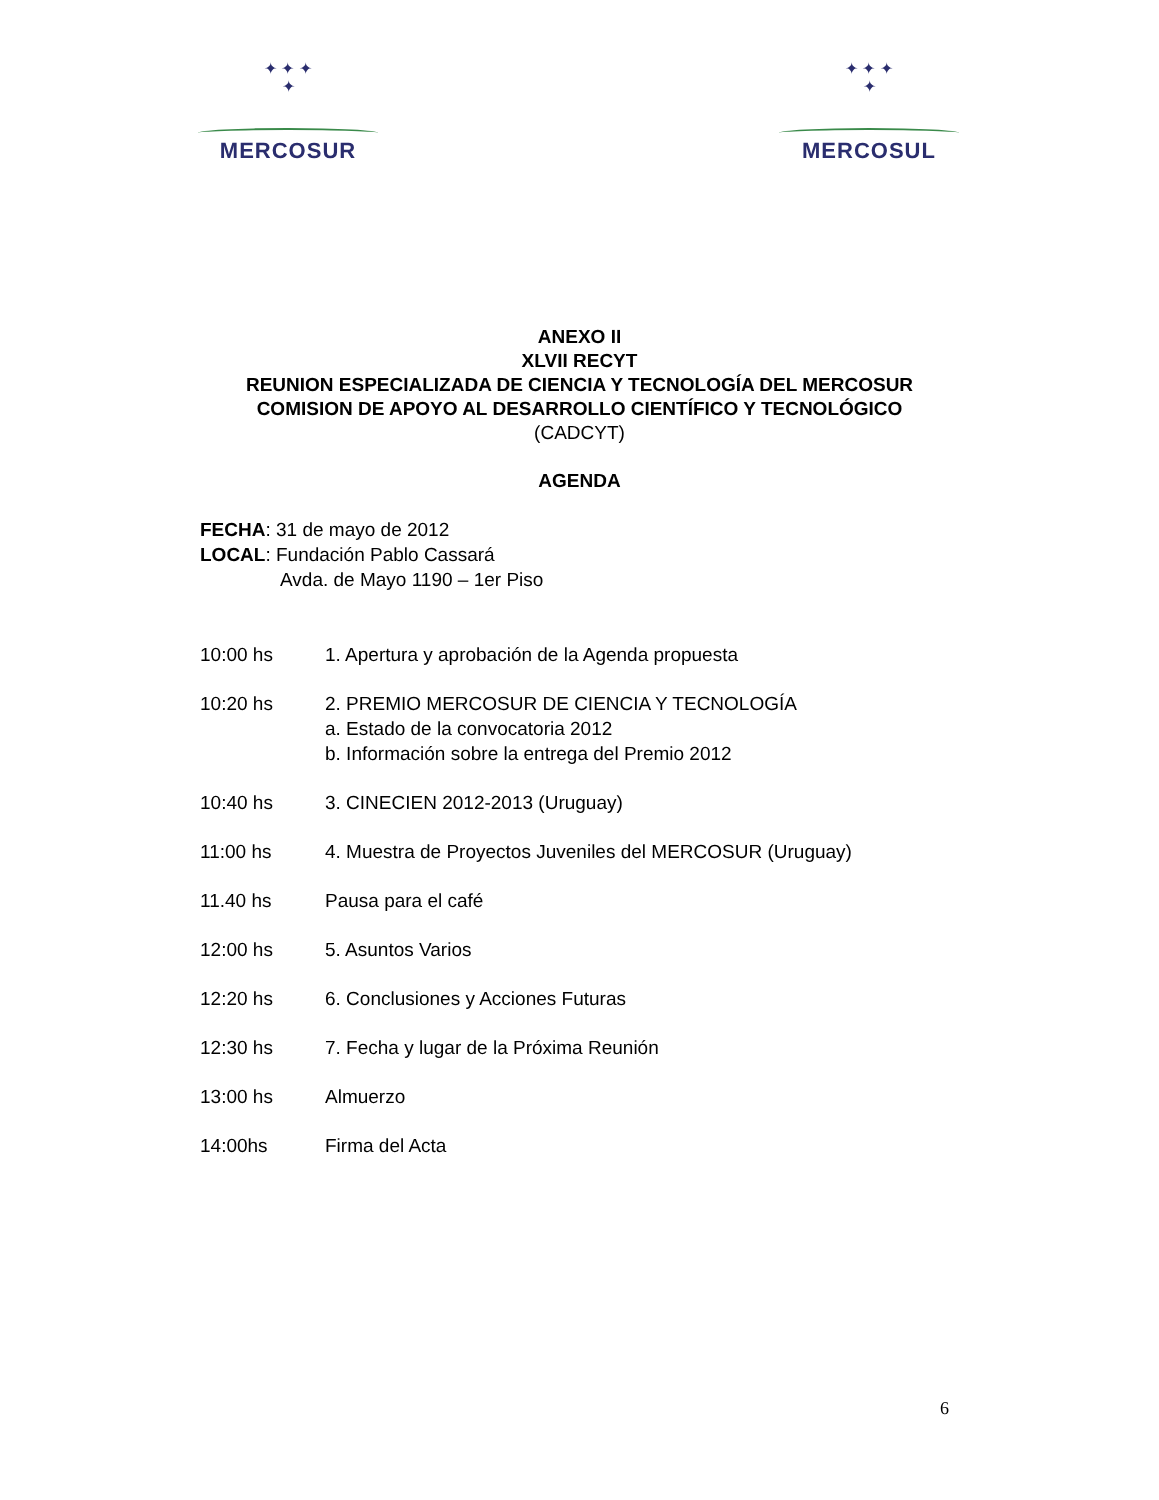✦ ✦ ✦
✦
MERCOSUR
✦ ✦ ✦
✦
MERCOSUL
ANEXO II
XLVII RECYT
REUNION ESPECIALIZADA DE CIENCIA Y TECNOLOGÍA DEL MERCOSUR
COMISION DE APOYO AL DESARROLLO CIENTÍFICO Y TECNOLÓGICO
(CADCYT)
AGENDA
FECHA: 31 de mayo de 2012
LOCAL: Fundación Pablo Cassará
Avda. de Mayo 1190 – 1er Piso
10:00 hs 1. Apertura y aprobación de la Agenda propuesta
10:20 hs 2. PREMIO MERCOSUR DE CIENCIA Y TECNOLOGÍA
a. Estado de la convocatoria 2012
b. Información sobre la entrega del Premio 2012
10:40 hs 3. CINECIEN 2012-2013 (Uruguay)
11:00 hs 4. Muestra de Proyectos Juveniles del MERCOSUR (Uruguay)
11.40 hs Pausa para el café
12:00 hs 5. Asuntos Varios
12:20 hs 6. Conclusiones y Acciones Futuras
12:30 hs 7. Fecha y lugar de la Próxima Reunión
13:00 hs Almuerzo
14:00hs Firma del Acta
6